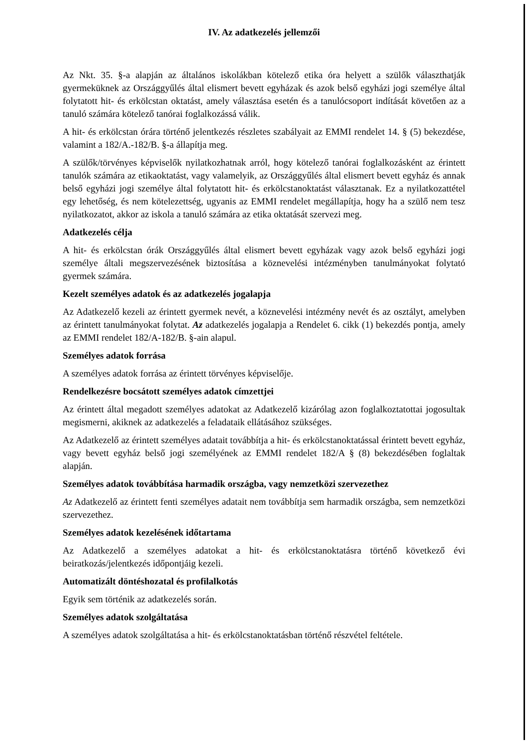IV. Az adatkezelés jellemzői
Az Nkt. 35. §-a alapján az általános iskolákban kötelező etika óra helyett a szülők választhatják gyermeküknek az Országgyűlés által elismert bevett egyházak és azok belső egyházi jogi személye által folytatott hit- és erkölcstan oktatást, amely választása esetén és a tanulócsoport indítását követően az a tanuló számára kötelező tanórai foglalkozássá válik.
A hit- és erkölcstan órára történő jelentkezés részletes szabályait az EMMI rendelet 14. § (5) bekezdése, valamint a 182/A.-182/B. §-a állapítja meg.
A szülők/törvényes képviselők nyilatkozhatnak arról, hogy kötelező tanórai foglalkozásként az érintett tanulók számára az etikaoktatást, vagy valamelyik, az Országgyűlés által elismert bevett egyház és annak belső egyházi jogi személye által folytatott hit- és erkölcstanoktatást választanak. Ez a nyilatkozattétel egy lehetőség, és nem kötelezettség, ugyanis az EMMI rendelet megállapítja, hogy ha a szülő nem tesz nyilatkozatot, akkor az iskola a tanuló számára az etika oktatását szervezi meg.
Adatkezelés célja
A hit- és erkölcstan órák Országgyűlés által elismert bevett egyházak vagy azok belső egyházi jogi személye általi megszervezésének biztosítása a köznevelési intézményben tanulmányokat folytató gyermek számára.
Kezelt személyes adatok és az adatkezelés jogalapja
Az Adatkezelő kezeli az érintett gyermek nevét, a köznevelési intézmény nevét és az osztályt, amelyben az érintett tanulmányokat folytat. Az adatkezelés jogalapja a Rendelet 6. cikk (1) bekezdés pontja, amely az EMMI rendelet 182/A-182/B. §-ain alapul.
Személyes adatok forrása
A személyes adatok forrása az érintett törvényes képviselője.
Rendelkezésre bocsátott személyes adatok címzettjei
Az érintett által megadott személyes adatokat az Adatkezelő kizárólag azon foglalkoztatottai jogosultak megismerni, akiknek az adatkezelés a feladataik ellátásához szükséges.
Az Adatkezelő az érintett személyes adatait továbbítja a hit- és erkölcstanoktatással érintett bevett egyház, vagy bevett egyház belső jogi személyének az EMMI rendelet 182/A § (8) bekezdésében foglaltak alapján.
Személyes adatok továbbítása harmadik országba, vagy nemzetközi szervezethez
Az Adatkezelő az érintett fenti személyes adatait nem továbbítja sem harmadik országba, sem nemzetközi szervezethez.
Személyes adatok kezelésének időtartama
Az Adatkezelő a személyes adatokat a hit- és erkölcstanoktatásra történő következő évi beiratkozás/jelentkezés időpontjáig kezeli.
Automatizált döntéshozatal és profilalkotás
Egyik sem történik az adatkezelés során.
Személyes adatok szolgáltatása
A személyes adatok szolgáltatása a hit- és erkölcstanoktatásban történő részvétel feltétele.